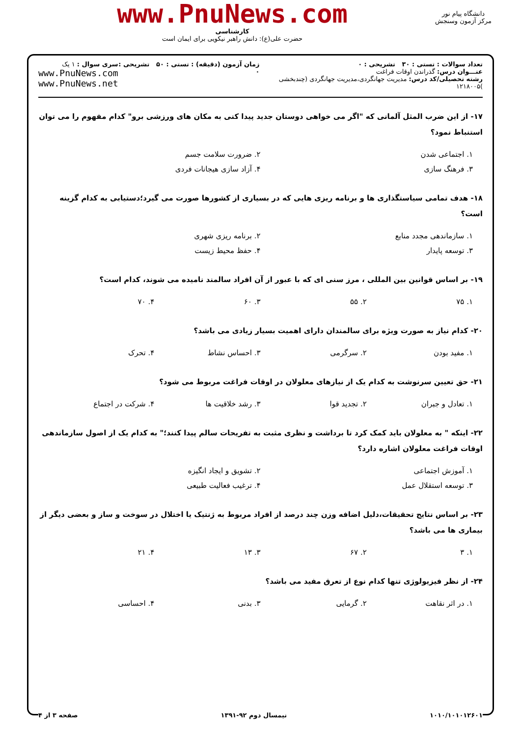دانشگاه پیام نور
مرکز آزمون وسنجش
www.PnuNews.com
کارشناسی
حضرت علی(ع): دانش راهبر نیکویی برای ایمان است
تعداد سوالات : تستی : ۳۰ تشریحی : ۰
عنـــوان درس: گذراندن اوقات فراغت
رشته تحصیلی/کد درس: مدیریت جهانگردی،مدیریت جهانگردی (چندبخشی )۱۲۱۸۰۰۵
زمان آزمون (دقیقه) : تستی : ۵۰ تشریحی : ۰
سری سوال : ۱ یک
www.PnuNews.com
www.PnuNews.net
۱۷- از این ضرب المثل آلمانی که "اگر می خواهی دوستان جدید پیدا کنی به مکان های ورزشی برو" کدام مفهوم را می توان استنباط نمود؟
۱. اجتماعی شدن
۲. ضرورت سلامت جسم
۳. فرهنگ سازی
۴. آزاد سازی هیجانات فردی
۱۸- هدف تمامی سیاستگذاری ها و برنامه ریزی هایی که در بسیاری از کشورها صورت می گیرد؛دستیابی به کدام گزینه است؟
۱. سازماندهی مجدد منابع
۲. برنامه ریزی شهری
۳. توسعه پایدار
۴. حفظ محیط زیست
۱۹- بر اساس قوانین بین المللی ، مرز سنی ای که با عبور از آن افراد سالمند نامیده می شوند، کدام است؟
۱. ۷۵
۲. ۵۵
۳. ۶۰
۴. ۷۰
۲۰- کدام نیاز به صورت ویژه برای سالمندان دارای اهمیت بسیار زیادی می باشد؟
۱. مفید بودن
۲. سرگرمی
۳. احساس نشاط
۴. تحرک
۲۱- حق تعیین سرنوشت به کدام یک از نیازهای معلولان در اوقات فراغت مربوط می شود؟
۱. تعادل و جبران
۲. تجدید قوا
۳. رشد خلاقیت ها
۴. شرکت در اجتماع
۲۲- اینکه " به معلولان باید کمک کرد تا برداشت و نظری مثبت به تفریحات سالم پیدا کنند؛" به کدام یک از اصول سازماندهی اوقات فراغت معلولان اشاره دارد؟
۱. آموزش اجتماعی
۲. تشویق و ایجاد انگیزه
۳. توسعه استقلال عمل
۴. ترغیب فعالیت طبیعی
۲۳- بر اساس نتایج تحقیقات،دلیل اضافه وزن چند درصد از افراد مربوط به ژنتیک یا اختلال در سوخت و ساز و بعضی دیگر از بیماری ها می باشد؟
۱. ۳
۲. ۶۷
۳. ۱۳
۴. ۲۱
۲۴- از نظر فیزیولوژی تنها کدام نوع از تعرق مفید می باشد؟
۱. در اثر نقاهت
۲. گرمایی
۳. بدنی
۴. احساسی
۱۰۱۰/۱۰۱۰۱۲۶۰۱ نیمسال دوم ۹۲-۱۳۹۱ صفحه ۳ از ۴